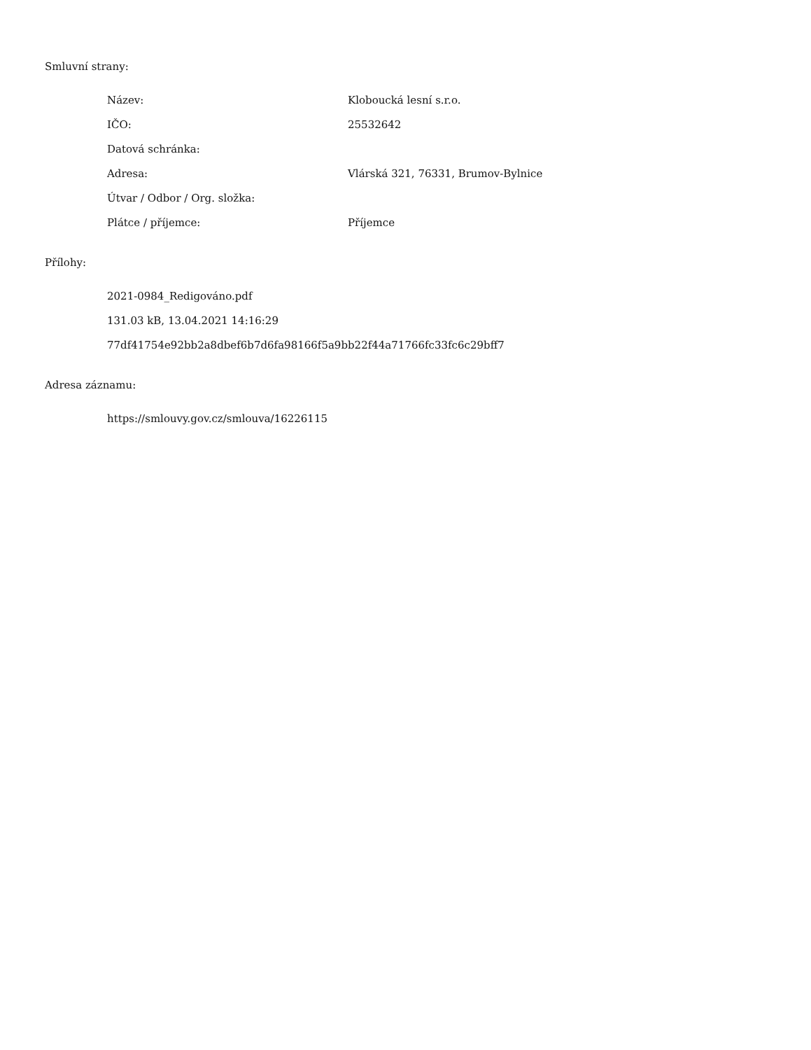Smluvní strany:
| Název: | Kloboucká lesní s.r.o. |
| IČO: | 25532642 |
| Datová schránka: | |
| Adresa: | Vlárská 321, 76331, Brumov-Bylnice |
| Útvar / Odbor / Org. složka: | |
| Plátce / příjemce: | Příjemce |
Přílohy:
2021-0984_Redigováno.pdf
131.03 kB, 13.04.2021 14:16:29
77df41754e92bb2a8dbef6b7d6fa98166f5a9bb22f44a71766fc33fc6c29bff7
Adresa záznamu:
https://smlouvy.gov.cz/smlouva/16226115